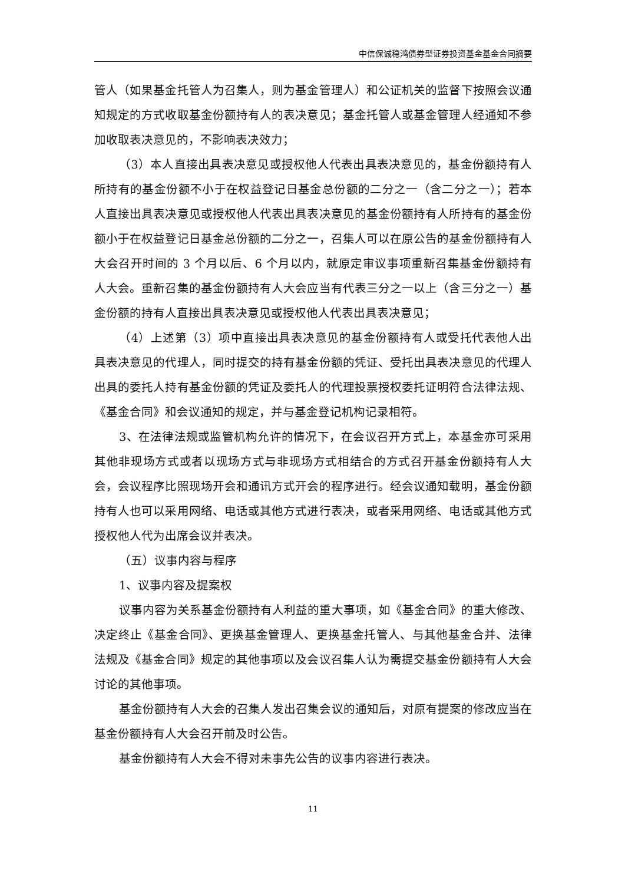中信保诚稳鸿债券型证券投资基金基金合同摘要
管人（如果基金托管人为召集人，则为基金管理人）和公证机关的监督下按照会议通知规定的方式收取基金份额持有人的表决意见；基金托管人或基金管理人经通知不参加收取表决意见的，不影响表决效力；
（3）本人直接出具表决意见或授权他人代表出具表决意见的，基金份额持有人所持有的基金份额不小于在权益登记日基金总份额的二分之一（含二分之一）；若本人直接出具表决意见或授权他人代表出具表决意见的基金份额持有人所持有的基金份额小于在权益登记日基金总份额的二分之一，召集人可以在原公告的基金份额持有人大会召开时间的 3 个月以后、6 个月以内，就原定审议事项重新召集基金份额持有人大会。重新召集的基金份额持有人大会应当有代表三分之一以上（含三分之一）基金份额的持有人直接出具表决意见或授权他人代表出具表决意见；
（4）上述第（3）项中直接出具表决意见的基金份额持有人或受托代表他人出具表决意见的代理人，同时提交的持有基金份额的凭证、受托出具表决意见的代理人出具的委托人持有基金份额的凭证及委托人的代理投票授权委托证明符合法律法规、《基金合同》和会议通知的规定，并与基金登记机构记录相符。
3、在法律法规或监管机构允许的情况下，在会议召开方式上，本基金亦可采用其他非现场方式或者以现场方式与非现场方式相结合的方式召开基金份额持有人大会，会议程序比照现场开会和通讯方式开会的程序进行。经会议通知载明，基金份额持有人也可以采用网络、电话或其他方式进行表决，或者采用网络、电话或其他方式授权他人代为出席会议并表决。
（五）议事内容与程序
1、议事内容及提案权
议事内容为关系基金份额持有人利益的重大事项，如《基金合同》的重大修改、决定终止《基金合同》、更换基金管理人、更换基金托管人、与其他基金合并、法律法规及《基金合同》规定的其他事项以及会议召集人认为需提交基金份额持有人大会讨论的其他事项。
基金份额持有人大会的召集人发出召集会议的通知后，对原有提案的修改应当在基金份额持有人大会召开前及时公告。
基金份额持有人大会不得对未事先公告的议事内容进行表决。
11